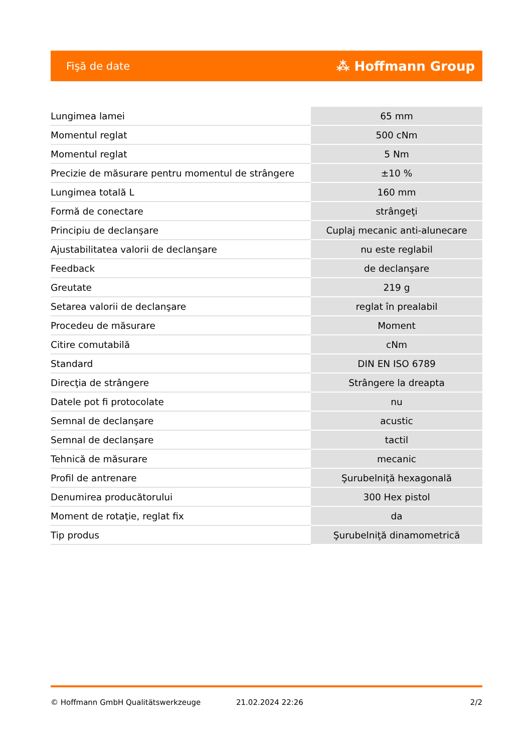Fişă de date ⁂ Hoffmann Group
| Lungimea lamei | 65 mm |
| Momentul reglat | 500 cNm |
| Momentul reglat | 5 Nm |
| Precizie de măsurare pentru momentul de strângere | ±10 % |
| Lungimea totală L | 160 mm |
| Formă de conectare | strângeţi |
| Principiu de declanşare | Cuplaj mecanic anti-alunecare |
| Ajustabilitatea valorii de declanşare | nu este reglabil |
| Feedback | de declanşare |
| Greutate | 219 g |
| Setarea valorii de declanşare | reglat în prealabil |
| Procedeu de măsurare | Moment |
| Citire comutabilă | cNm |
| Standard | DIN EN ISO 6789 |
| Direcţia de strângere | Strângere la dreapta |
| Datele pot fi protocolate | nu |
| Semnal de declanşare | acustic |
| Semnal de declanşare | tactil |
| Tehnică de măsurare | mecanic |
| Profil de antrenare | Şurubelniţă hexagonală |
| Denumirea producătorului | 300 Hex pistol |
| Moment de rotaţie, reglat fix | da |
| Tip produs | Şurubelniţă dinamometrică |
© Hoffmann GmbH Qualitätswerkzeuge 21.02.2024 22:26 2/2